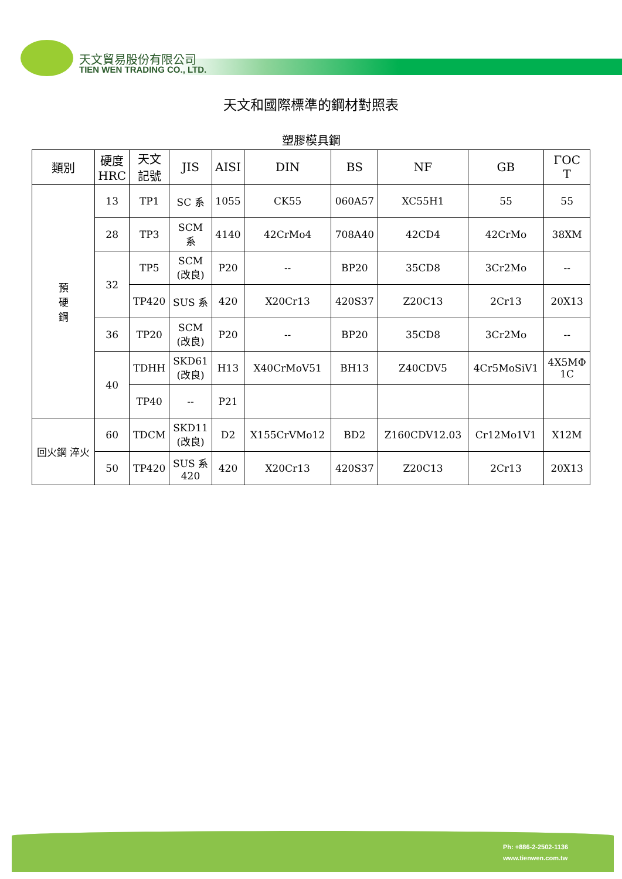天文貿易股份有限公司
TIEN WEN TRADING CO., LTD.
天文和國際標準的鋼材對照表
塑膠模具鋼
| 類別 | 硬度 HRC | 天文 記號 | JIS | AISI | DIN | BS | NF | GB | ΓOC T |
| --- | --- | --- | --- | --- | --- | --- | --- | --- | --- |
| 預 硬 鋼 | 13 | TP1 | SC 系 | 1055 | CK55 | 060A57 | XC55H1 | 55 | 55 |
| | 28 | TP3 | SCM 系 | 4140 | 42CrMo4 | 708A40 | 42CD4 | 42CrMo | 38XM |
| | 32 | TP5 | SCM (改良) | P20 | -- | BP20 | 35CD8 | 3Cr2Mo | -- |
| | | TP420 | SUS 系 | 420 | X20Cr13 | 420S37 | Z20C13 | 2Cr13 | 20X13 |
| | 36 | TP20 | SCM (改良) | P20 | -- | BP20 | 35CD8 | 3Cr2Mo | -- |
| | 40 | TDHH | SKD61 (改良) | H13 | X40CrMoV51 | BH13 | Z40CDV5 | 4Cr5MoSiV1 | 4X5MΦ 1C |
| | | TP40 | -- | P21 | | | | | |
| 回火鋼 淬火 | 60 | TDCM | SKD11 (改良) | D2 | X155CrVMo12 | BD2 | Z160CDV12.03 | Cr12Mo1V1 | X12M |
| | 50 | TP420 | SUS 系 420 | 420 | X20Cr13 | 420S37 | Z20C13 | 2Cr13 | 20X13 |
Ph: +886-2-2502-1136
www.tienwen.com.tw